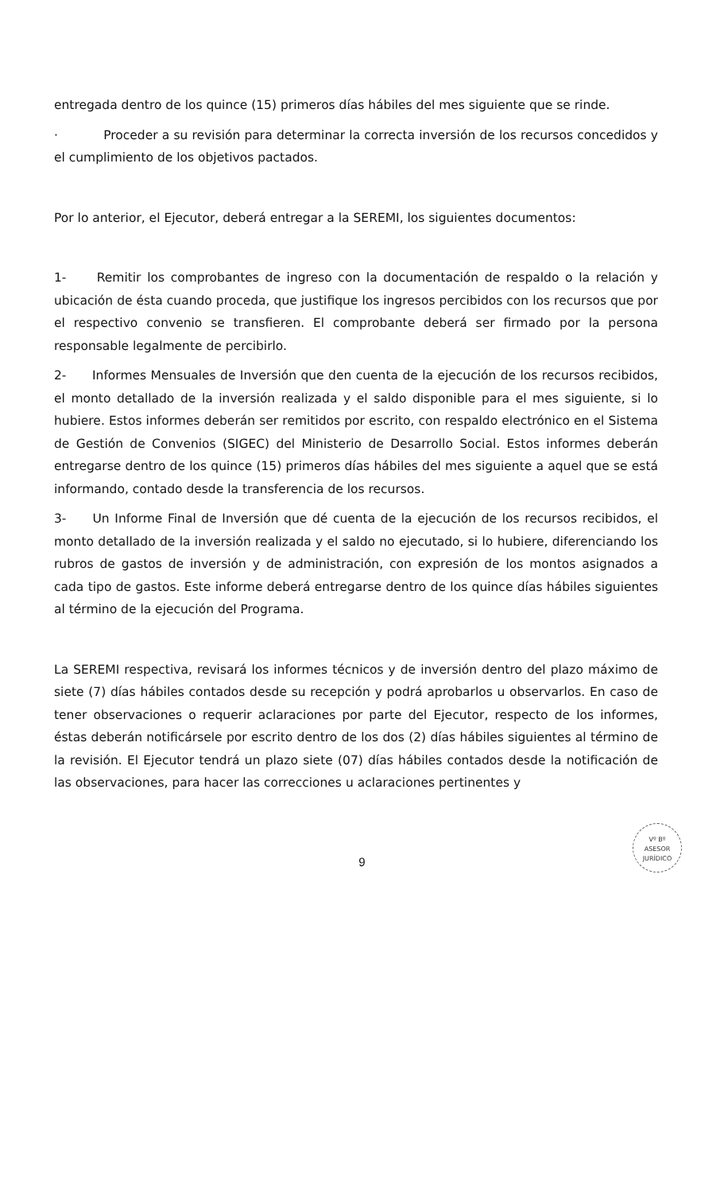entregada dentro de los quince (15) primeros días hábiles del mes siguiente que se rinde.
· Proceder a su revisión para determinar la correcta inversión de los recursos concedidos y el cumplimiento de los objetivos pactados.
Por lo anterior, el Ejecutor, deberá entregar a la SEREMI, los siguientes documentos:
1- Remitir los comprobantes de ingreso con la documentación de respaldo o la relación y ubicación de ésta cuando proceda, que justifique los ingresos percibidos con los recursos que por el respectivo convenio se transfieren. El comprobante deberá ser firmado por la persona responsable legalmente de percibirlo.
2- Informes Mensuales de Inversión que den cuenta de la ejecución de los recursos recibidos, el monto detallado de la inversión realizada y el saldo disponible para el mes siguiente, si lo hubiere. Estos informes deberán ser remitidos por escrito, con respaldo electrónico en el Sistema de Gestión de Convenios (SIGEC) del Ministerio de Desarrollo Social. Estos informes deberán entregarse dentro de los quince (15) primeros días hábiles del mes siguiente a aquel que se está informando, contado desde la transferencia de los recursos.
3- Un Informe Final de Inversión que dé cuenta de la ejecución de los recursos recibidos, el monto detallado de la inversión realizada y el saldo no ejecutado, si lo hubiere, diferenciando los rubros de gastos de inversión y de administración, con expresión de los montos asignados a cada tipo de gastos. Este informe deberá entregarse dentro de los quince días hábiles siguientes al término de la ejecución del Programa.
La SEREMI respectiva, revisará los informes técnicos y de inversión dentro del plazo máximo de siete (7) días hábiles contados desde su recepción y podrá aprobarlos u observarlos. En caso de tener observaciones o requerir aclaraciones por parte del Ejecutor, respecto de los informes, éstas deberán notificársele por escrito dentro de los dos (2) días hábiles siguientes al término de la revisión. El Ejecutor tendrá un plazo siete (07) días hábiles contados desde la notificación de las observaciones, para hacer las correcciones u aclaraciones pertinentes y
9
Vº Bº
ASESOR
JURÍDICO